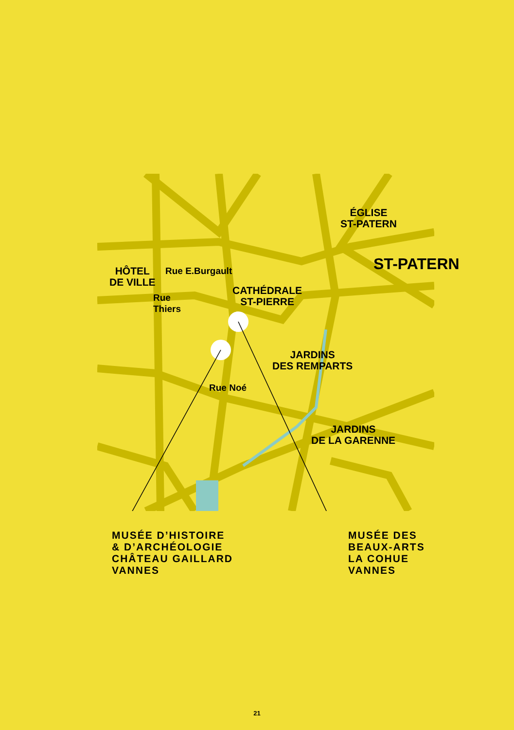ÉGLISE
ST-PATERN
ST-PATERN
HÔTEL
DE VILLE
Rue E.Burgault
CATHÉDRALE
ST-PIERRE
Rue Thiers
JARDINS
DES REMPARTS
Rue Noé
JARDINS
DE LA GARENNE
MUSÉE D’HISTOIRE
& D’ARCHÉOLOGIE
CHÂTEAU GAILLARD
VANNES
MUSÉE DES
BEAUX-ARTS
LA COHUE
VANNES
21